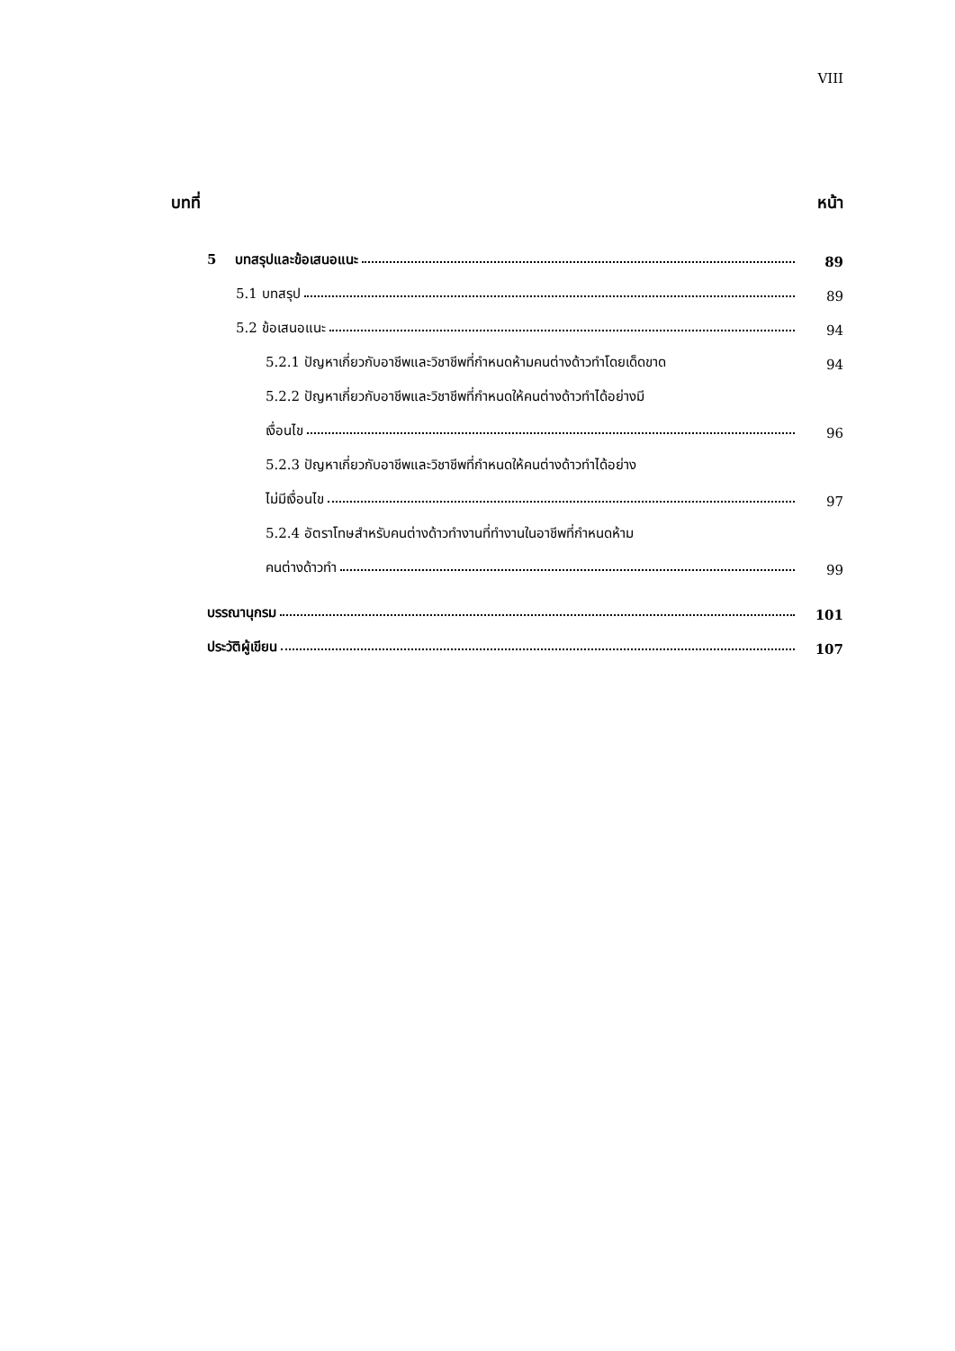VIII
บทที่ หน้า
5 บทสรุปและข้อเสนอแนะ 89
5.1 บทสรุป 89
5.2 ข้อเสนอแนะ 94
5.2.1 ปัญหาเกี่ยวกับอาชีพและวิชาชีพที่กำหนดห้ามคนต่างด้าวทำโดยเด็ดขาด 94
5.2.2 ปัญหาเกี่ยวกับอาชีพและวิชาชีพที่กำหนดให้คนต่างด้าวทำได้อย่างมี
เงื่อนไข 96
5.2.3 ปัญหาเกี่ยวกับอาชีพและวิชาชีพที่กำหนดให้คนต่างด้าวทำได้อย่าง
ไม่มีเงื่อนไข 97
5.2.4 อัตราโทษสำหรับคนต่างด้าวทำงานที่ทำงานในอาชีพที่กำหนดห้าม
คนต่างด้าวทำ 99
บรรณานุกรม 101
ประวัติผู้เขียน 107